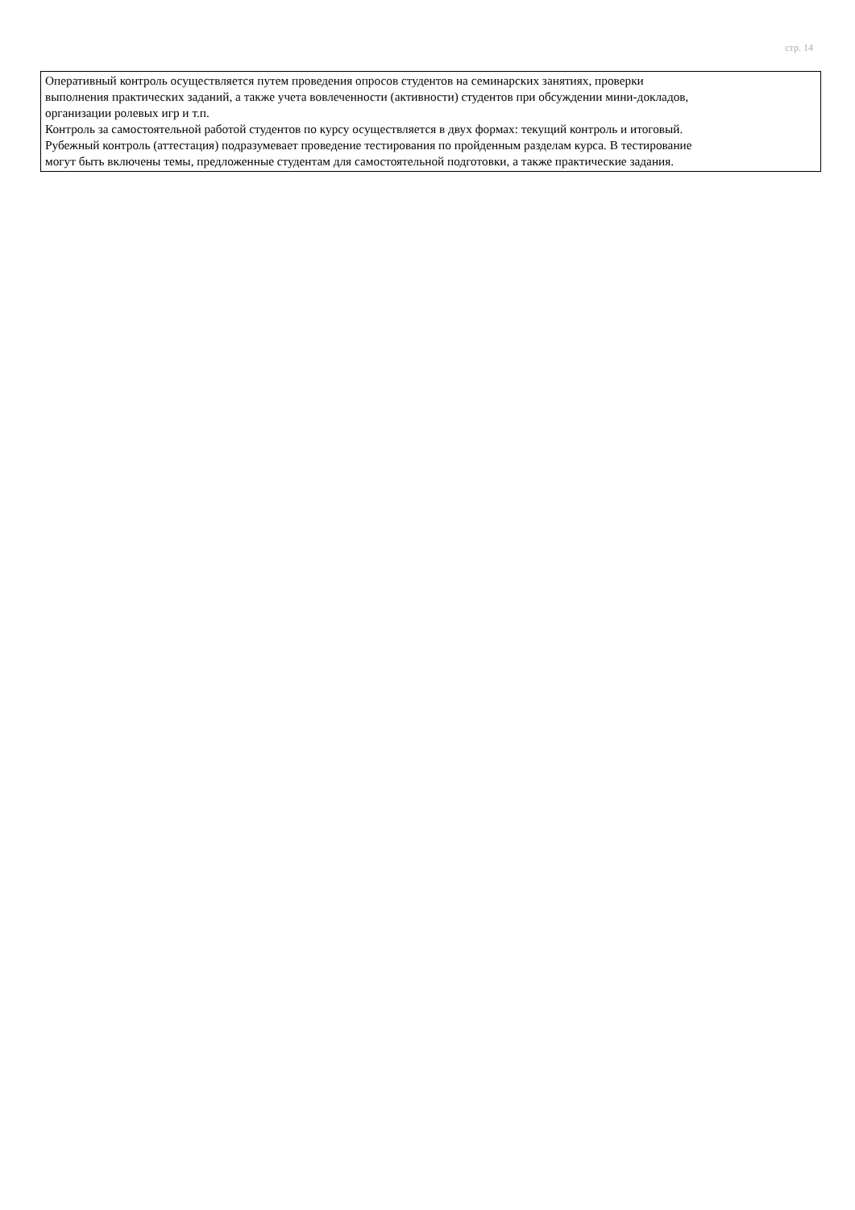стр. 14
| Оперативный контроль осуществляется путем проведения опросов студентов на семинарских занятиях, проверки выполнения практических заданий, а также учета вовлеченности (активности) студентов при обсуждении мини-докладов, организации ролевых игр и т.п. Контроль за самостоятельной работой студентов по курсу осуществляется в двух формах: текущий контроль и итоговый. Рубежный контроль (аттестация) подразумевает проведение тестирования по пройденным разделам курса. В тестирование могут быть включены темы, предложенные студентам для самостоятельной подготовки, а также практические задания. |